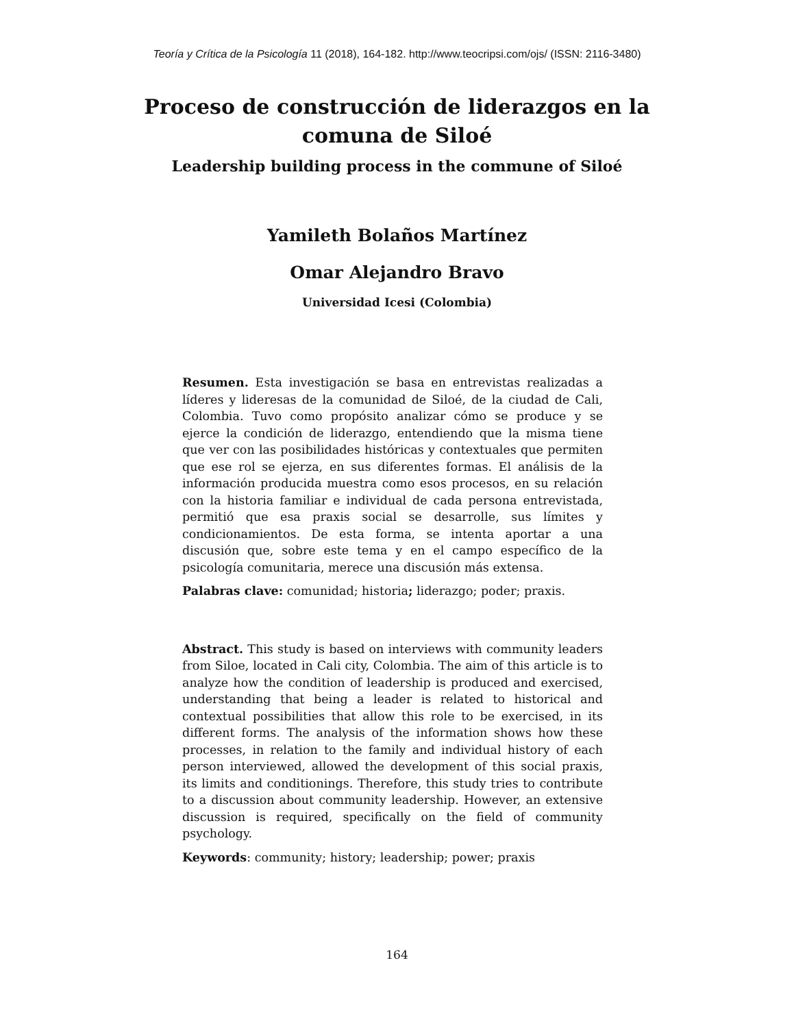Teoría y Crítica de la Psicología 11 (2018), 164-182. http://www.teocripsi.com/ojs/ (ISSN: 2116-3480)
Proceso de construcción de liderazgos en la
comuna de Siloé
Leadership building process in the commune of Siloé
Yamileth Bolaños Martínez
Omar Alejandro Bravo
Universidad Icesi (Colombia)
Resumen. Esta investigación se basa en entrevistas realizadas a líderes y lideresas de la comunidad de Siloé, de la ciudad de Cali, Colombia. Tuvo como propósito analizar cómo se produce y se ejerce la condición de liderazgo, entendiendo que la misma tiene que ver con las posibilidades históricas y contextuales que permiten que ese rol se ejerza, en sus diferentes formas. El análisis de la información producida muestra como esos procesos, en su relación con la historia familiar e individual de cada persona entrevistada, permitió que esa praxis social se desarrolle, sus límites y condicionamientos. De esta forma, se intenta aportar a una discusión que, sobre este tema y en el campo específico de la psicología comunitaria, merece una discusión más extensa.
Palabras clave: comunidad; historia; liderazgo; poder; praxis.
Abstract. This study is based on interviews with community leaders from Siloe, located in Cali city, Colombia. The aim of this article is to analyze how the condition of leadership is produced and exercised, understanding that being a leader is related to historical and contextual possibilities that allow this role to be exercised, in its different forms. The analysis of the information shows how these processes, in relation to the family and individual history of each person interviewed, allowed the development of this social praxis, its limits and conditionings. Therefore, this study tries to contribute to a discussion about community leadership. However, an extensive discussion is required, specifically on the field of community psychology.
Keywords: community; history; leadership; power; praxis
164